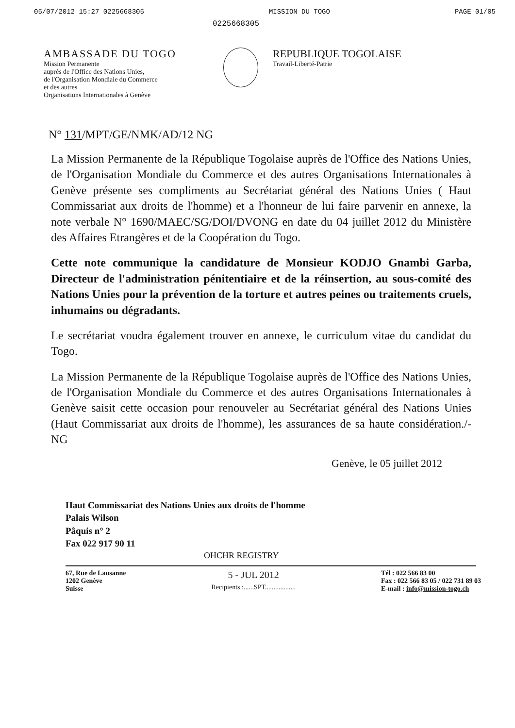05/07/2012 15:27 0225668305 MISSION DU TOGO PAGE 01/05
0225668305
AMBASSADE DU TOGO
Mission Permanente
auprès de l'Office des Nations Unies,
de l'Organisation Mondiale du Commerce
et des autres
Organisations Internationales à Genève
REPUBLIQUE TOGOLAISE
Travail-Liberté-Patrie
N° 131/MPT/GE/NMK/AD/12 NG
La Mission Permanente de la République Togolaise auprès de l'Office des Nations Unies, de l'Organisation Mondiale du Commerce et des autres Organisations Internationales à Genève présente ses compliments au Secrétariat général des Nations Unies ( Haut Commissariat aux droits de l'homme) et a l'honneur de lui faire parvenir en annexe, la note verbale N° 1690/MAEC/SG/DOI/DVONG en date du 04 juillet 2012 du Ministère des Affaires Etrangères et de la Coopération du Togo.
Cette note communique la candidature de Monsieur KODJO Gnambi Garba, Directeur de l'administration pénitentiaire et de la réinsertion, au sous-comité des Nations Unies pour la prévention de la torture et autres peines ou traitements cruels, inhumains ou dégradants.
Le secrétariat voudra également trouver en annexe, le curriculum vitae du candidat du Togo.
La Mission Permanente de la République Togolaise auprès de l'Office des Nations Unies, de l'Organisation Mondiale du Commerce et des autres Organisations Internationales à Genève saisit cette occasion pour renouveler au Secrétariat général des Nations Unies (Haut Commissariat aux droits de l'homme), les assurances de sa haute considération./- NG
Genève, le 05 juillet 2012
Haut Commissariat des Nations Unies aux droits de l'homme
Palais Wilson
Pâquis n° 2
Fax 022 917 90 11
OHCHR REGISTRY
67, Rue de Lausanne
1202 Genève
Suisse
5 - JUL 2012
Recipients :......SPT..................
Tél : 022 566 83 00
Fax : 022 566 83 05 / 022 731 89 03
E-mail : info@mission-togo.ch